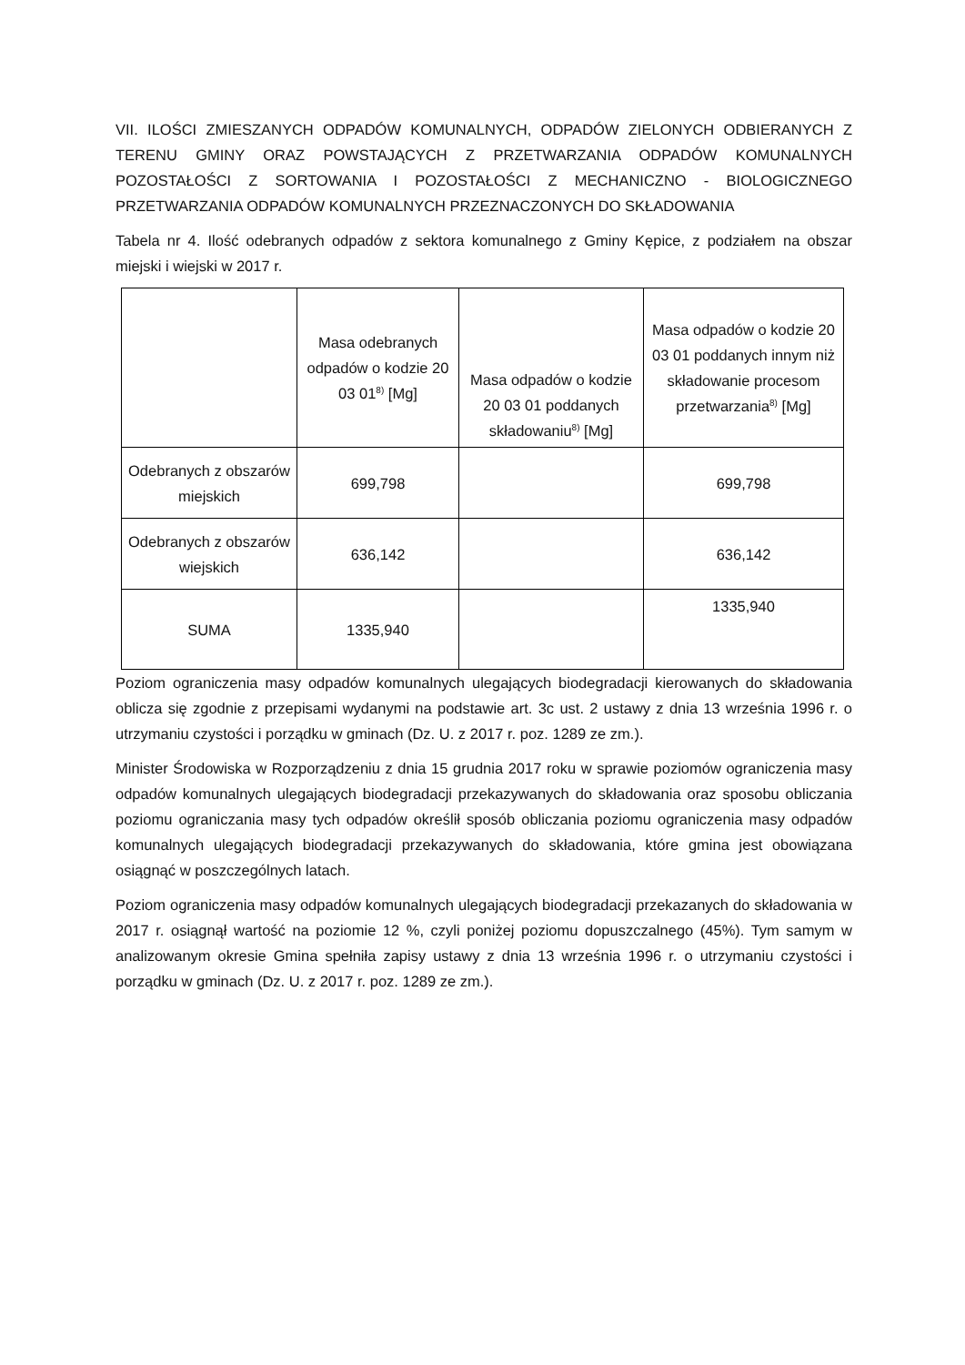VII. ILOŚCI ZMIESZANYCH ODPADÓW KOMUNALNYCH, ODPADÓW ZIELONYCH ODBIERANYCH Z TERENU GMINY ORAZ POWSTAJĄCYCH Z PRZETWARZANIA ODPADÓW KOMUNALNYCH POZOSTAŁOŚCI Z SORTOWANIA I POZOSTAŁOŚCI Z MECHANICZNO - BIOLOGICZNEGO PRZETWARZANIA ODPADÓW KOMUNALNYCH PRZEZNACZONYCH DO SKŁADOWANIA
Tabela nr 4. Ilość odebranych odpadów z sektora komunalnego z Gminy Kępice, z podziałem na obszar miejski i wiejski w 2017 r.
| | Masa odebranych odpadów o kodzie 20 03 01<sup>8)</sup> [Mg] | Masa odpadów o kodzie 20 03 01 poddanych składowaniu<sup>8)</sup> [Mg] | Masa odpadów o kodzie 20 03 01 poddanych innym niż składowanie procesom przetwarzania<sup>8)</sup> [Mg] |
| Odebranych z obszarów miejskich | 699,798 | | 699,798 |
| Odebranych z obszarów wiejskich | 636,142 | | 636,142 |
| SUMA | 1335,940 | | 1335,940 |
Poziom ograniczenia masy odpadów komunalnych ulegających biodegradacji kierowanych do składowania oblicza się zgodnie z przepisami wydanymi na podstawie art. 3c ust. 2 ustawy z dnia 13 września 1996 r. o utrzymaniu czystości i porządku w gminach (Dz. U. z 2017 r. poz. 1289 ze zm.).
Minister Środowiska w Rozporządzeniu z dnia 15 grudnia 2017 roku w sprawie poziomów ograniczenia masy odpadów komunalnych ulegających biodegradacji przekazywanych do składowania oraz sposobu obliczania poziomu ograniczania masy tych odpadów określił sposób obliczania poziomu ograniczenia masy odpadów komunalnych ulegających biodegradacji przekazywanych do składowania, które gmina jest obowiązana osiągnąć w poszczególnych latach.
Poziom ograniczenia masy odpadów komunalnych ulegających biodegradacji przekazanych do składowania w 2017 r. osiągnął wartość na poziomie 12 %, czyli poniżej poziomu dopuszczalnego (45%). Tym samym w analizowanym okresie Gmina spełniła zapisy ustawy z dnia 13 września 1996 r. o utrzymaniu czystości i porządku w gminach (Dz. U. z 2017 r. poz. 1289 ze zm.).